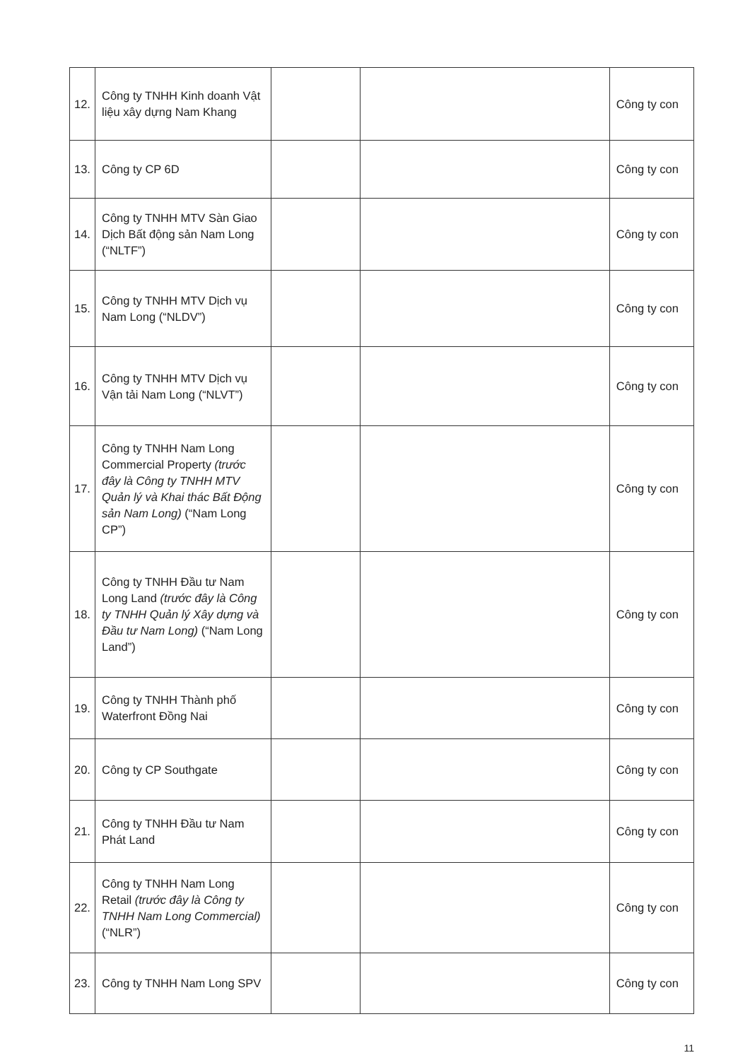| 12. | Công ty TNHH Kinh doanh Vật liệu xây dựng Nam Khang | | | Công ty con |
| 13. | Công ty CP 6D | | | Công ty con |
| 14. | Công ty TNHH MTV Sàn Giao Dịch Bất động sản Nam Long (“NLTF”) | | | Công ty con |
| 15. | Công ty TNHH MTV Dịch vụ Nam Long (“NLDV”) | | | Công ty con |
| 16. | Công ty TNHH MTV Dịch vụ Vận tải Nam Long (“NLVT”) | | | Công ty con |
| 17. | Công ty TNHH Nam Long Commercial Property (trước đây là Công ty TNHH MTV Quản lý và Khai thác Bất Động sản Nam Long) (“Nam Long CP”) | | | Công ty con |
| 18. | Công ty TNHH Đầu tư Nam Long Land (trước đây là Công ty TNHH Quản lý Xây dựng và Đầu tư Nam Long) (“Nam Long Land”) | | | Công ty con |
| 19. | Công ty TNHH Thành phố Waterfront Đồng Nai | | | Công ty con |
| 20. | Công ty CP Southgate | | | Công ty con |
| 21. | Công ty TNHH Đầu tư Nam Phát Land | | | Công ty con |
| 22. | Công ty TNHH Nam Long Retail (trước đây là Công ty TNHH Nam Long Commercial) (“NLR”) | | | Công ty con |
| 23. | Công ty TNHH Nam Long SPV | | | Công ty con |
11